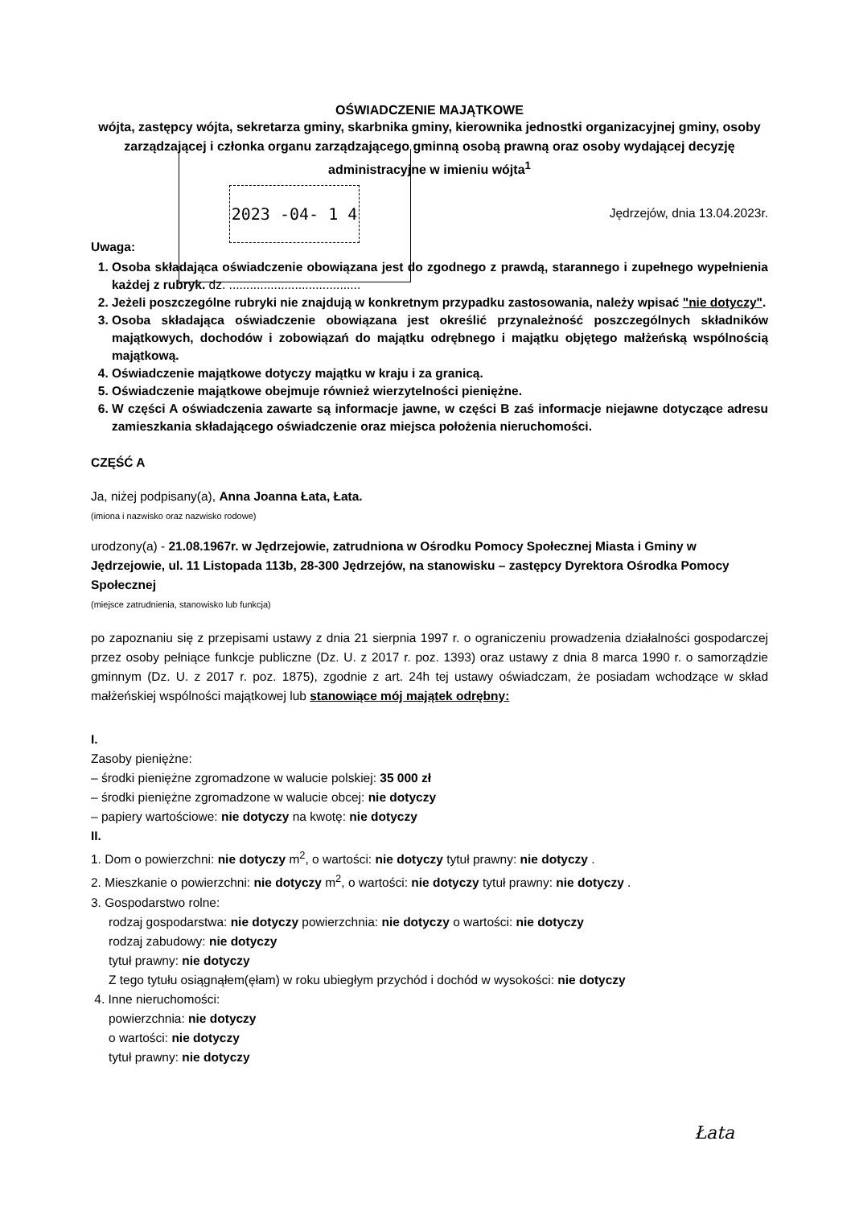2023 -04- 1 4
OŚWIADCZENIE MAJĄTKOWE
wójta, zastępcy wójta, sekretarza gminy, skarbnika gminy, kierownika jednostki organizacyjnej gminy, osoby zarządzającej i członka organu zarządzającego gminną osobą prawną oraz osoby wydającej decyzję administracyjne w imieniu wójta<sup>1</sup>
Jędrzejów, dnia 13.04.2023r.
Uwaga:
1. Osoba składająca oświadczenie obowiązana jest do zgodnego z prawdą, starannego i zupełnego wypełnienia każdej z rubryk. dz. ......................................
2. Jeżeli poszczególne rubryki nie znajdują w konkretnym przypadku zastosowania, należy wpisać "nie dotyczy".
3. Osoba składająca oświadczenie obowiązana jest określić przynależność poszczególnych składników majątkowych, dochodów i zobowiązań do majątku odrębnego i majątku objętego małżeńską wspólnością majątkową.
4. Oświadczenie majątkowe dotyczy majątku w kraju i za granicą.
5. Oświadczenie majątkowe obejmuje również wierzytelności pieniężne.
6. W części A oświadczenia zawarte są informacje jawne, w części B zaś informacje niejawne dotyczące adresu zamieszkania składającego oświadczenie oraz miejsca położenia nieruchomości.
CZĘŚĆ A
Ja, niżej podpisany(a), Anna Joanna Łata, Łata.
(imiona i nazwisko oraz nazwisko rodowe)
urodzony(a) - 21.08.1967r. w Jędrzejowie, zatrudniona w Ośrodku Pomocy Społecznej Miasta i Gminy w Jędrzejowie, ul. 11 Listopada 113b, 28-300 Jędrzejów, na stanowisku – zastępcy Dyrektora Ośrodka Pomocy Społecznej
(miejsce zatrudnienia, stanowisko lub funkcja)
po zapoznaniu się z przepisami ustawy z dnia 21 sierpnia 1997 r. o ograniczeniu prowadzenia działalności gospodarczej przez osoby pełniące funkcje publiczne (Dz. U. z 2017 r. poz. 1393) oraz ustawy z dnia 8 marca 1990 r. o samorządzie gminnym (Dz. U. z 2017 r. poz. 1875), zgodnie z art. 24h tej ustawy oświadczam, że posiadam wchodzące w skład małżeńskiej wspólności majątkowej lub stanowiące mój majątek odrębny:
I.
Zasoby pieniężne:
– środki pieniężne zgromadzone w walucie polskiej: 35 000 zł
– środki pieniężne zgromadzone w walucie obcej: nie dotyczy
– papiery wartościowe: nie dotyczy na kwotę: nie dotyczy
II.
1. Dom o powierzchni: nie dotyczy m<sup>2</sup>, o wartości: nie dotyczy tytuł prawny: nie dotyczy .
2. Mieszkanie o powierzchni: nie dotyczy m<sup>2</sup>, o wartości: nie dotyczy tytuł prawny: nie dotyczy .
3. Gospodarstwo rolne:
rodzaj gospodarstwa: nie dotyczy powierzchnia: nie dotyczy o wartości: nie dotyczy
rodzaj zabudowy: nie dotyczy
tytuł prawny: nie dotyczy
Z tego tytułu osiągnąłem(ęłam) w roku ubiegłym przychód i dochód w wysokości: nie dotyczy
4. Inne nieruchomości:
powierzchnia: nie dotyczy
o wartości: nie dotyczy
tytuł prawny: nie dotyczy
Łata